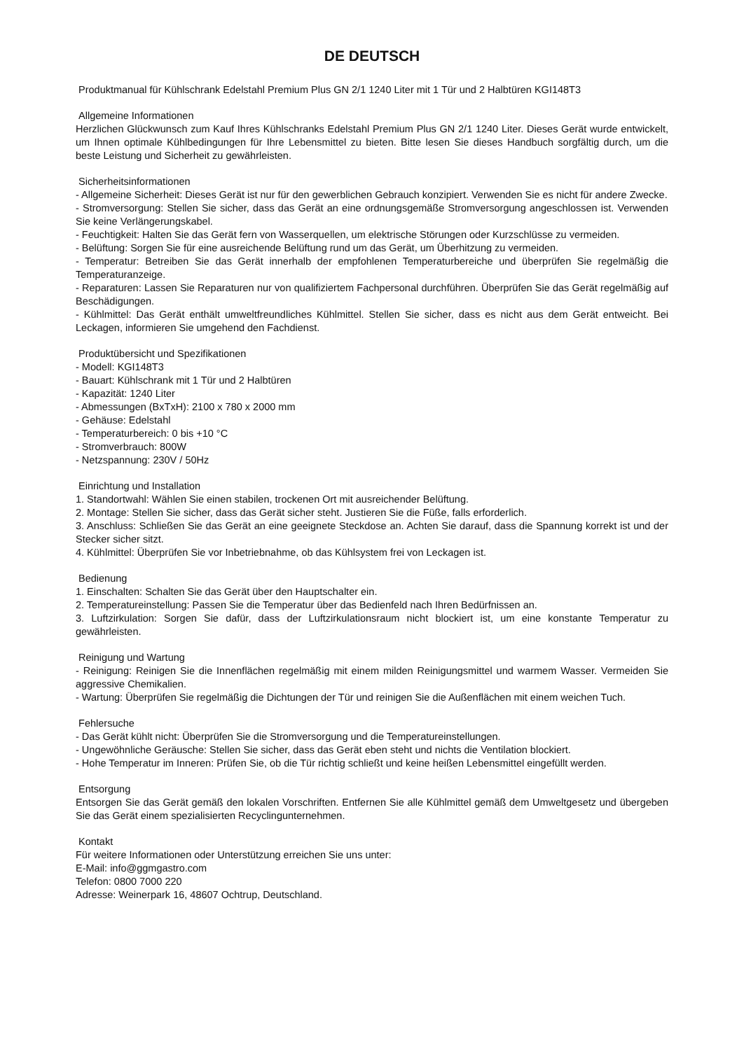DE DEUTSCH
Produktmanual für Kühlschrank Edelstahl Premium Plus GN 2/1 1240 Liter mit 1 Tür und 2 Halbtüren KGI148T3
Allgemeine Informationen
Herzlichen Glückwunsch zum Kauf Ihres Kühlschranks Edelstahl Premium Plus GN 2/1 1240 Liter. Dieses Gerät wurde entwickelt, um Ihnen optimale Kühlbedingungen für Ihre Lebensmittel zu bieten. Bitte lesen Sie dieses Handbuch sorgfältig durch, um die beste Leistung und Sicherheit zu gewährleisten.
Sicherheitsinformationen
- Allgemeine Sicherheit: Dieses Gerät ist nur für den gewerblichen Gebrauch konzipiert. Verwenden Sie es nicht für andere Zwecke.
- Stromversorgung: Stellen Sie sicher, dass das Gerät an eine ordnungsgemäße Stromversorgung angeschlossen ist. Verwenden Sie keine Verlängerungskabel.
- Feuchtigkeit: Halten Sie das Gerät fern von Wasserquellen, um elektrische Störungen oder Kurzschlüsse zu vermeiden.
- Belüftung: Sorgen Sie für eine ausreichende Belüftung rund um das Gerät, um Überhitzung zu vermeiden.
- Temperatur: Betreiben Sie das Gerät innerhalb der empfohlenen Temperaturbereiche und überprüfen Sie regelmäßig die Temperaturanzeige.
- Reparaturen: Lassen Sie Reparaturen nur von qualifiziertem Fachpersonal durchführen. Überprüfen Sie das Gerät regelmäßig auf Beschädigungen.
- Kühlmittel: Das Gerät enthält umweltfreundliches Kühlmittel. Stellen Sie sicher, dass es nicht aus dem Gerät entweicht. Bei Leckagen, informieren Sie umgehend den Fachdienst.
Produktübersicht und Spezifikationen
- Modell: KGI148T3
- Bauart: Kühlschrank mit 1 Tür und 2 Halbtüren
- Kapazität: 1240 Liter
- Abmessungen (BxTxH): 2100 x 780 x 2000 mm
- Gehäuse: Edelstahl
- Temperaturbereich: 0 bis +10 °C
- Stromverbrauch: 800W
- Netzspannung: 230V / 50Hz
Einrichtung und Installation
1. Standortwahl: Wählen Sie einen stabilen, trockenen Ort mit ausreichender Belüftung.
2. Montage: Stellen Sie sicher, dass das Gerät sicher steht. Justieren Sie die Füße, falls erforderlich.
3. Anschluss: Schließen Sie das Gerät an eine geeignete Steckdose an. Achten Sie darauf, dass die Spannung korrekt ist und der Stecker sicher sitzt.
4. Kühlmittel: Überprüfen Sie vor Inbetriebnahme, ob das Kühlsystem frei von Leckagen ist.
Bedienung
1. Einschalten: Schalten Sie das Gerät über den Hauptschalter ein.
2. Temperatureinstellung: Passen Sie die Temperatur über das Bedienfeld nach Ihren Bedürfnissen an.
3. Luftzirkulation: Sorgen Sie dafür, dass der Luftzirkulationsraum nicht blockiert ist, um eine konstante Temperatur zu gewährleisten.
Reinigung und Wartung
- Reinigung: Reinigen Sie die Innenflächen regelmäßig mit einem milden Reinigungsmittel und warmem Wasser. Vermeiden Sie aggressive Chemikalien.
- Wartung: Überprüfen Sie regelmäßig die Dichtungen der Tür und reinigen Sie die Außenflächen mit einem weichen Tuch.
Fehlersuche
- Das Gerät kühlt nicht: Überprüfen Sie die Stromversorgung und die Temperatureinstellungen.
- Ungewöhnliche Geräusche: Stellen Sie sicher, dass das Gerät eben steht und nichts die Ventilation blockiert.
- Hohe Temperatur im Inneren: Prüfen Sie, ob die Tür richtig schließt und keine heißen Lebensmittel eingefüllt werden.
Entsorgung
Entsorgen Sie das Gerät gemäß den lokalen Vorschriften. Entfernen Sie alle Kühlmittel gemäß dem Umweltgesetz und übergeben Sie das Gerät einem spezialisierten Recyclingunternehmen.
Kontakt
Für weitere Informationen oder Unterstützung erreichen Sie uns unter:
E-Mail: info@ggmgastro.com
Telefon: 0800 7000 220
Adresse: Weinerpark 16, 48607 Ochtrup, Deutschland.